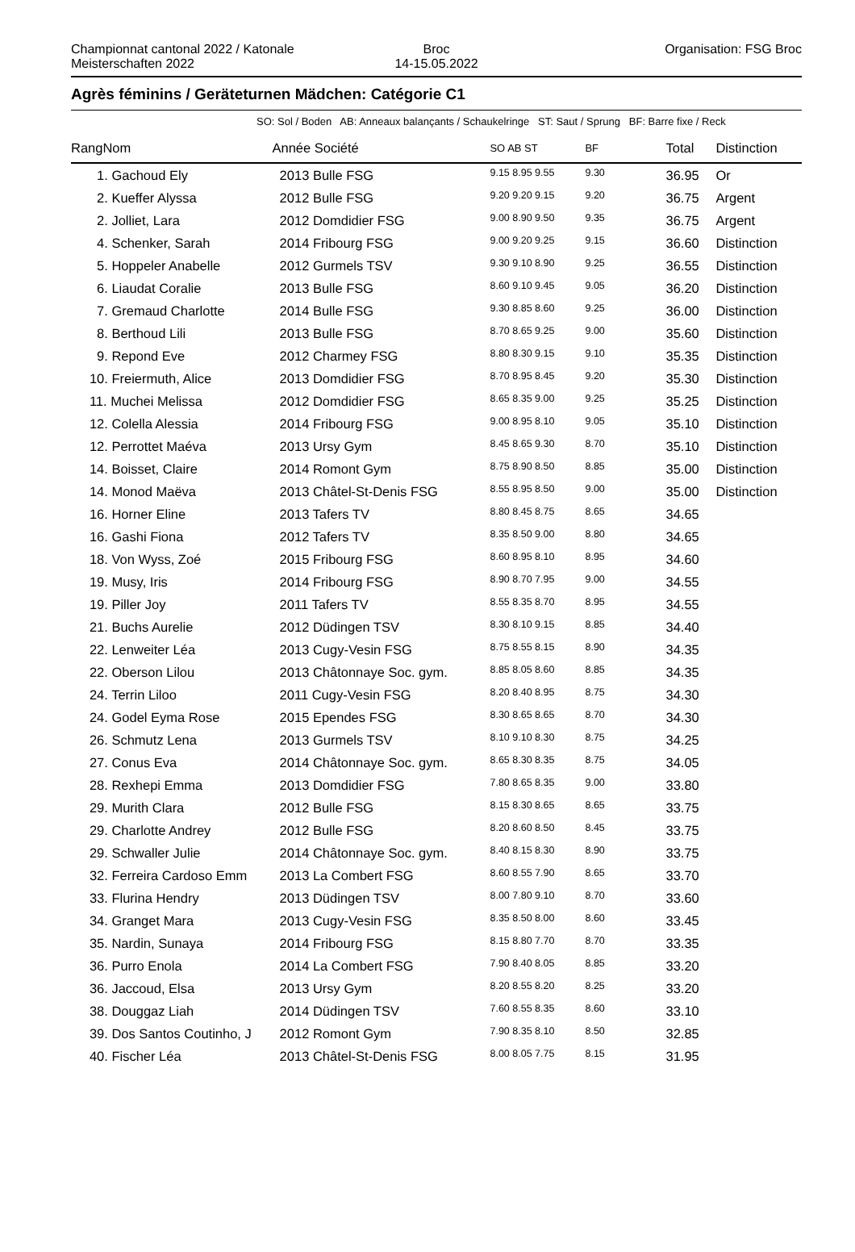Championnat cantonal 2022 / Katonale Meisterschaften 2022
Broc
14-15.05.2022
Organisation: FSG Broc
Agrès féminins / Geräteturnen Mädchen: Catégorie C1
SO: Sol / Boden AB: Anneaux balançants / Schaukelringe ST: Saut / Sprung BF: Barre fixe / Reck
| Rang | Nom | Année Société | SO AB ST | BF | Total | Distinction |
| --- | --- | --- | --- | --- | --- | --- |
| 1. Gachoud Ely | | 2013 Bulle FSG | 9.15 8.95 9.55 | 9.30 | 36.95 | Or |
| 2. Kueffer Alyssa | | 2012 Bulle FSG | 9.20 9.20 9.15 | 9.20 | 36.75 | Argent |
| 2. Jolliet, Lara | | 2012 Domdidier FSG | 9.00 8.90 9.50 | 9.35 | 36.75 | Argent |
| 4. Schenker, Sarah | | 2014 Fribourg FSG | 9.00 9.20 9.25 | 9.15 | 36.60 | Distinction |
| 5. Hoppeler Anabelle | | 2012 Gurmels TSV | 9.30 9.10 8.90 | 9.25 | 36.55 | Distinction |
| 6. Liaudat Coralie | | 2013 Bulle FSG | 8.60 9.10 9.45 | 9.05 | 36.20 | Distinction |
| 7. Gremaud Charlotte | | 2014 Bulle FSG | 9.30 8.85 8.60 | 9.25 | 36.00 | Distinction |
| 8. Berthoud Lili | | 2013 Bulle FSG | 8.70 8.65 9.25 | 9.00 | 35.60 | Distinction |
| 9. Repond Eve | | 2012 Charmey FSG | 8.80 8.30 9.15 | 9.10 | 35.35 | Distinction |
| 10. Freiermuth, Alice | | 2013 Domdidier FSG | 8.70 8.95 8.45 | 9.20 | 35.30 | Distinction |
| 11. Muchei Melissa | | 2012 Domdidier FSG | 8.65 8.35 9.00 | 9.25 | 35.25 | Distinction |
| 12. Colella Alessia | | 2014 Fribourg FSG | 9.00 8.95 8.10 | 9.05 | 35.10 | Distinction |
| 12. Perrottet Maéva | | 2013 Ursy Gym | 8.45 8.65 9.30 | 8.70 | 35.10 | Distinction |
| 14. Boisset, Claire | | 2014 Romont Gym | 8.75 8.90 8.50 | 8.85 | 35.00 | Distinction |
| 14. Monod Maëva | | 2013 Châtel-St-Denis FSG | 8.55 8.95 8.50 | 9.00 | 35.00 | Distinction |
| 16. Horner Eline | | 2013 Tafers TV | 8.80 8.45 8.75 | 8.65 | 34.65 | |
| 16. Gashi Fiona | | 2012 Tafers TV | 8.35 8.50 9.00 | 8.80 | 34.65 | |
| 18. Von Wyss, Zoé | | 2015 Fribourg FSG | 8.60 8.95 8.10 | 8.95 | 34.60 | |
| 19. Musy, Iris | | 2014 Fribourg FSG | 8.90 8.70 7.95 | 9.00 | 34.55 | |
| 19. Piller Joy | | 2011 Tafers TV | 8.55 8.35 8.70 | 8.95 | 34.55 | |
| 21. Buchs Aurelie | | 2012 Düdingen TSV | 8.30 8.10 9.15 | 8.85 | 34.40 | |
| 22. Lenweiter Léa | | 2013 Cugy-Vesin FSG | 8.75 8.55 8.15 | 8.90 | 34.35 | |
| 22. Oberson Lilou | | 2013 Châtonnaye Soc. gym. | 8.85 8.05 8.60 | 8.85 | 34.35 | |
| 24. Terrin Liloo | | 2011 Cugy-Vesin FSG | 8.20 8.40 8.95 | 8.75 | 34.30 | |
| 24. Godel Eyma Rose | | 2015 Ependes FSG | 8.30 8.65 8.65 | 8.70 | 34.30 | |
| 26. Schmutz Lena | | 2013 Gurmels TSV | 8.10 9.10 8.30 | 8.75 | 34.25 | |
| 27. Conus Eva | | 2014 Châtonnaye Soc. gym. | 8.65 8.30 8.35 | 8.75 | 34.05 | |
| 28. Rexhepi Emma | | 2013 Domdidier FSG | 7.80 8.65 8.35 | 9.00 | 33.80 | |
| 29. Murith Clara | | 2012 Bulle FSG | 8.15 8.30 8.65 | 8.65 | 33.75 | |
| 29. Charlotte Andrey | | 2012 Bulle FSG | 8.20 8.60 8.50 | 8.45 | 33.75 | |
| 29. Schwaller Julie | | 2014 Châtonnaye Soc. gym. | 8.40 8.15 8.30 | 8.90 | 33.75 | |
| 32. Ferreira Cardoso Emm | | 2013 La Combert FSG | 8.60 8.55 7.90 | 8.65 | 33.70 | |
| 33. Flurina Hendry | | 2013 Düdingen TSV | 8.00 7.80 9.10 | 8.70 | 33.60 | |
| 34. Granget Mara | | 2013 Cugy-Vesin FSG | 8.35 8.50 8.00 | 8.60 | 33.45 | |
| 35. Nardin, Sunaya | | 2014 Fribourg FSG | 8.15 8.80 7.70 | 8.70 | 33.35 | |
| 36. Purro Enola | | 2014 La Combert FSG | 7.90 8.40 8.05 | 8.85 | 33.20 | |
| 36. Jaccoud, Elsa | | 2013 Ursy Gym | 8.20 8.55 8.20 | 8.25 | 33.20 | |
| 38. Douggaz Liah | | 2014 Düdingen TSV | 7.60 8.55 8.35 | 8.60 | 33.10 | |
| 39. Dos Santos Coutinho, J | | 2012 Romont Gym | 7.90 8.35 8.10 | 8.50 | 32.85 | |
| 40. Fischer Léa | | 2013 Châtel-St-Denis FSG | 8.00 8.05 7.75 | 8.15 | 31.95 | |